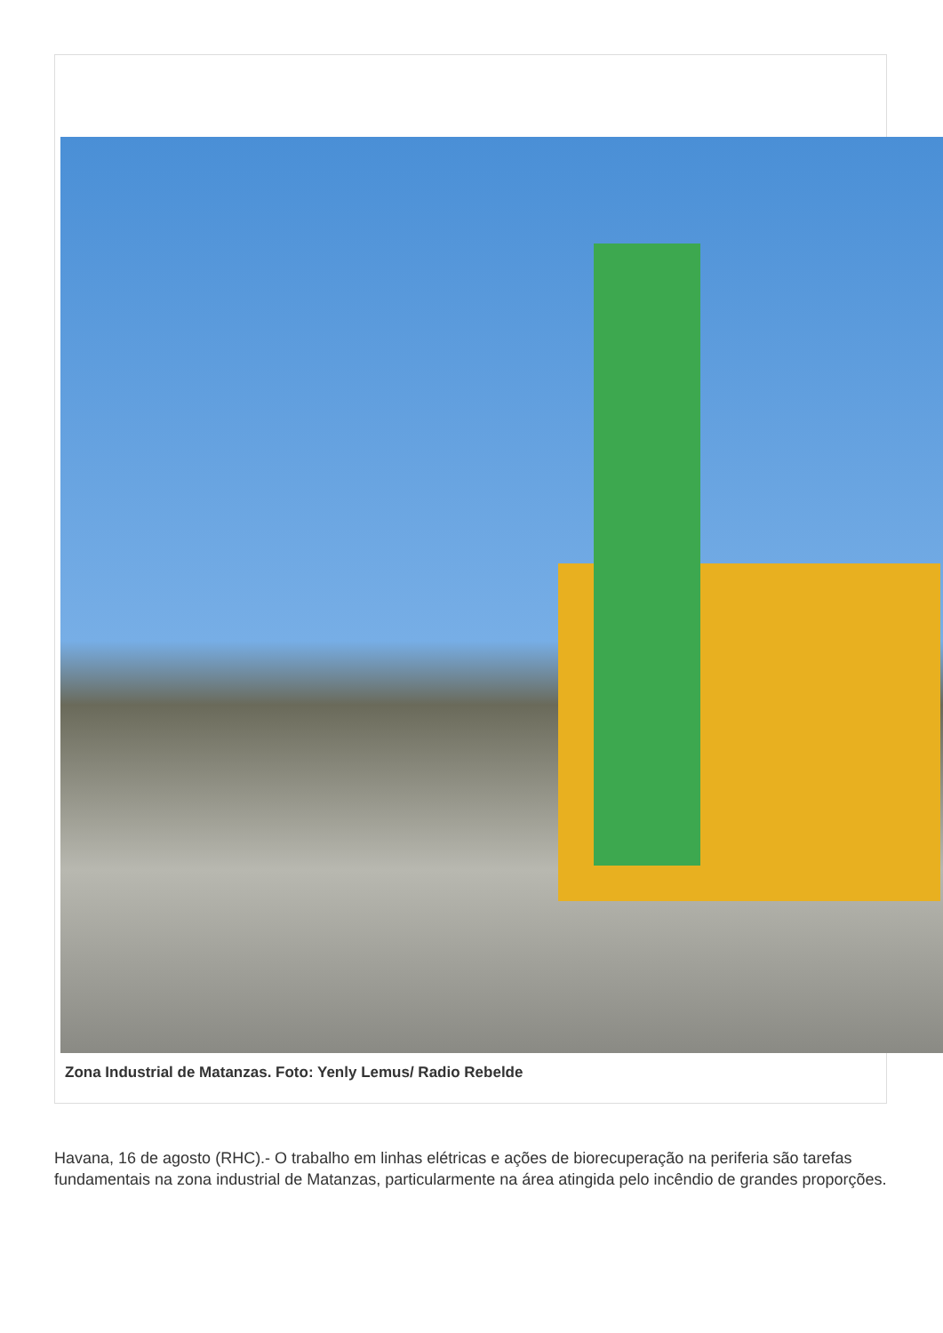Zona Industrial de Matanzas. Foto: Yenly Lemus/ Radio Rebelde
Havana, 16 de agosto (RHC).- O trabalho em linhas elétricas e ações de biorecuperação na periferia são tarefas fundamentais na zona industrial de Matanzas, particularmente na área atingida pelo incêndio de grandes proporções.